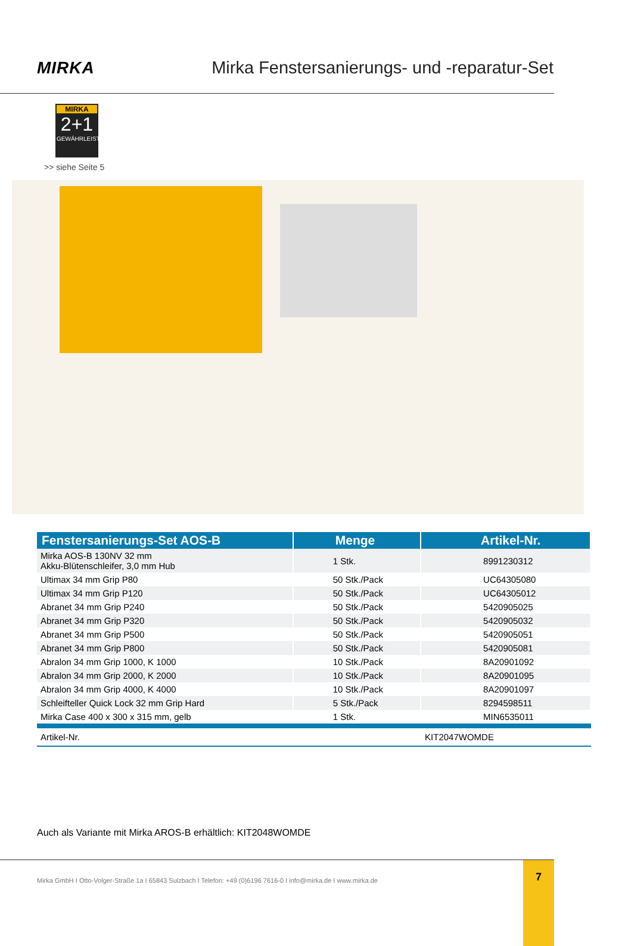MIRKA
Mirka Fenstersanierungs- und -reparatur-Set
MIRKA
2+1
GEWÄHRLEISTUNG
>> siehe Seite 5
| Fenstersanierungs-Set AOS-B | Menge | Artikel-Nr. |
| --- | --- | --- |
| Mirka AOS-B 130NV 32 mm Akku-Blütenschleifer, 3,0 mm Hub | 1 Stk. | 8991230312 |
| Ultimax 34 mm Grip P80 | 50 Stk./Pack | UC64305080 |
| Ultimax 34 mm Grip P120 | 50 Stk./Pack | UC64305012 |
| Abranet 34 mm Grip P240 | 50 Stk./Pack | 5420905025 |
| Abranet 34 mm Grip P320 | 50 Stk./Pack | 5420905032 |
| Abranet 34 mm Grip P500 | 50 Stk./Pack | 5420905051 |
| Abranet 34 mm Grip P800 | 50 Stk./Pack | 5420905081 |
| Abralon 34 mm Grip 1000, K 1000 | 10 Stk./Pack | 8A20901092 |
| Abralon 34 mm Grip 2000, K 2000 | 10 Stk./Pack | 8A20901095 |
| Abralon 34 mm Grip 4000, K 4000 | 10 Stk./Pack | 8A20901097 |
| Schleifteller Quick Lock 32 mm Grip Hard | 5 Stk./Pack | 8294598511 |
| Mirka Case 400 x 300 x 315 mm, gelb | 1 Stk. | MIN6535011 |
| Artikel-Nr. | | KIT2047WOMDE |
Auch als Variante mit Mirka AROS-B erhältlich: KIT2048WOMDE
Mirka GmbH I Otto-Volger-Straße 1a I 65843 Sulzbach I Telefon: +49 (0)6196 7616-0 I info@mirka.de I www.mirka.de
7